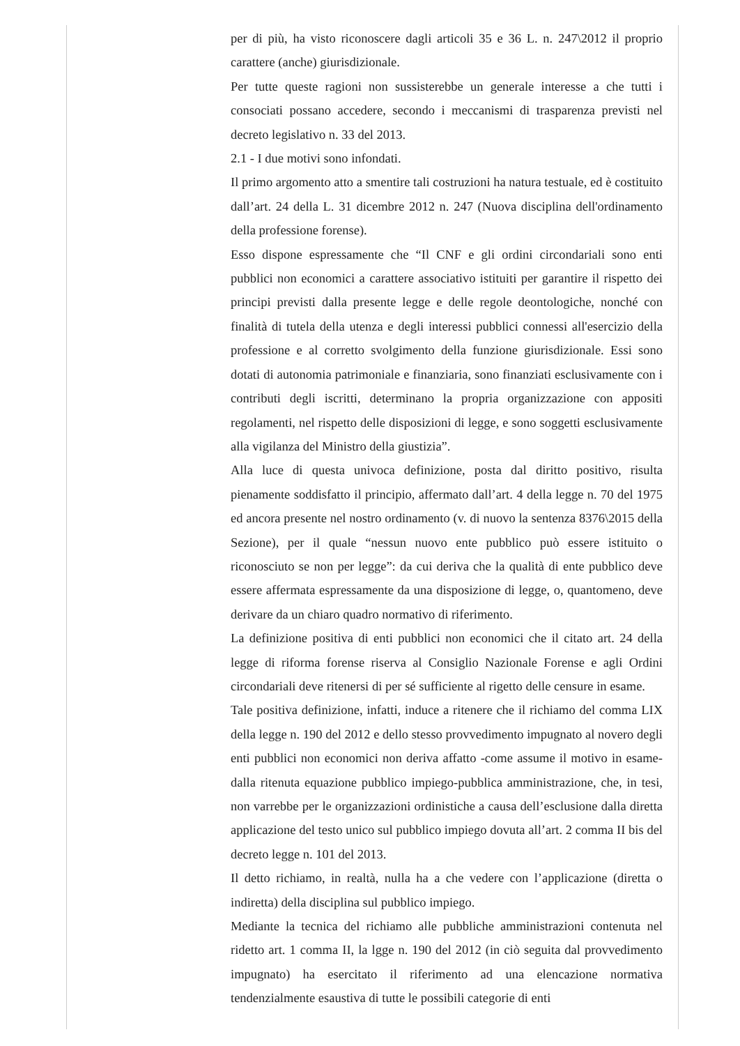per di più, ha visto riconoscere dagli articoli 35 e 36 L. n. 247\2012 il proprio carattere (anche) giurisdizionale.
Per tutte queste ragioni non sussisterebbe un generale interesse a che tutti i consociati possano accedere, secondo i meccanismi di trasparenza previsti nel decreto legislativo n. 33 del 2013.
2.1 - I due motivi sono infondati.
Il primo argomento atto a smentire tali costruzioni ha natura testuale, ed è costituito dall’art. 24 della L. 31 dicembre 2012 n. 247 (Nuova disciplina dell'ordinamento della professione forense).
Esso dispone espressamente che “Il CNF e gli ordini circondariali sono enti pubblici non economici a carattere associativo istituiti per garantire il rispetto dei principi previsti dalla presente legge e delle regole deontologiche, nonché con finalità di tutela della utenza e degli interessi pubblici connessi all'esercizio della professione e al corretto svolgimento della funzione giurisdizionale. Essi sono dotati di autonomia patrimoniale e finanziaria, sono finanziati esclusivamente con i contributi degli iscritti, determinano la propria organizzazione con appositi regolamenti, nel rispetto delle disposizioni di legge, e sono soggetti esclusivamente alla vigilanza del Ministro della giustizia”.
Alla luce di questa univoca definizione, posta dal diritto positivo, risulta pienamente soddisfatto il principio, affermato dall’art. 4 della legge n. 70 del 1975 ed ancora presente nel nostro ordinamento (v. di nuovo la sentenza 8376\2015 della Sezione), per il quale “nessun nuovo ente pubblico può essere istituito o riconosciuto se non per legge”: da cui deriva che la qualità di ente pubblico deve essere affermata espressamente da una disposizione di legge, o, quantomeno, deve derivare da un chiaro quadro normativo di riferimento.
La definizione positiva di enti pubblici non economici che il citato art. 24 della legge di riforma forense riserva al Consiglio Nazionale Forense e agli Ordini circondariali deve ritenersi di per sé sufficiente al rigetto delle censure in esame.
Tale positiva definizione, infatti, induce a ritenere che il richiamo del comma LIX della legge n. 190 del 2012 e dello stesso provvedimento impugnato al novero degli enti pubblici non economici non deriva affatto -come assume il motivo in esame- dalla ritenuta equazione pubblico impiego-pubblica amministrazione, che, in tesi, non varrebbe per le organizzazioni ordinistiche a causa dell’esclusione dalla diretta applicazione del testo unico sul pubblico impiego dovuta all’art. 2 comma II bis del decreto legge n. 101 del 2013.
Il detto richiamo, in realtà, nulla ha a che vedere con l’applicazione (diretta o indiretta) della disciplina sul pubblico impiego.
Mediante la tecnica del richiamo alle pubbliche amministrazioni contenuta nel ridetto art. 1 comma II, la lgge n. 190 del 2012 (in ciò seguita dal provvedimento impugnato) ha esercitato il riferimento ad una elencazione normativa tendenzialmente esaustiva di tutte le possibili categorie di enti